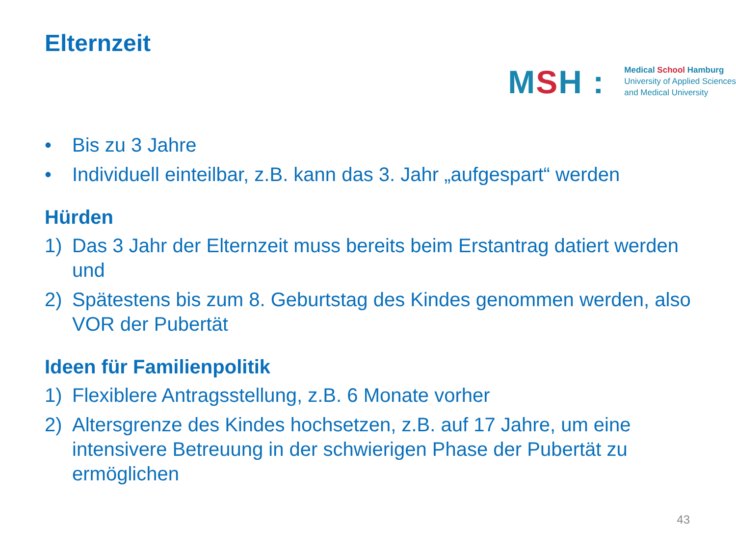Elternzeit
MSH :
Medical School Hamburg
University of Applied Sciences
and Medical University
• Bis zu 3 Jahre
• Individuell einteilbar, z.B. kann das 3. Jahr „aufgespart“ werden
Hürden
1) Das 3 Jahr der Elternzeit muss bereits beim Erstantrag datiert werden und
2) Spätestens bis zum 8. Geburtstag des Kindes genommen werden, also VOR der Pubertät
Ideen für Familienpolitik
1) Flexiblere Antragsstellung, z.B. 6 Monate vorher
2) Altersgrenze des Kindes hochsetzen, z.B. auf 17 Jahre, um eine intensivere Betreuung in der schwierigen Phase der Pubertät zu ermöglichen
43